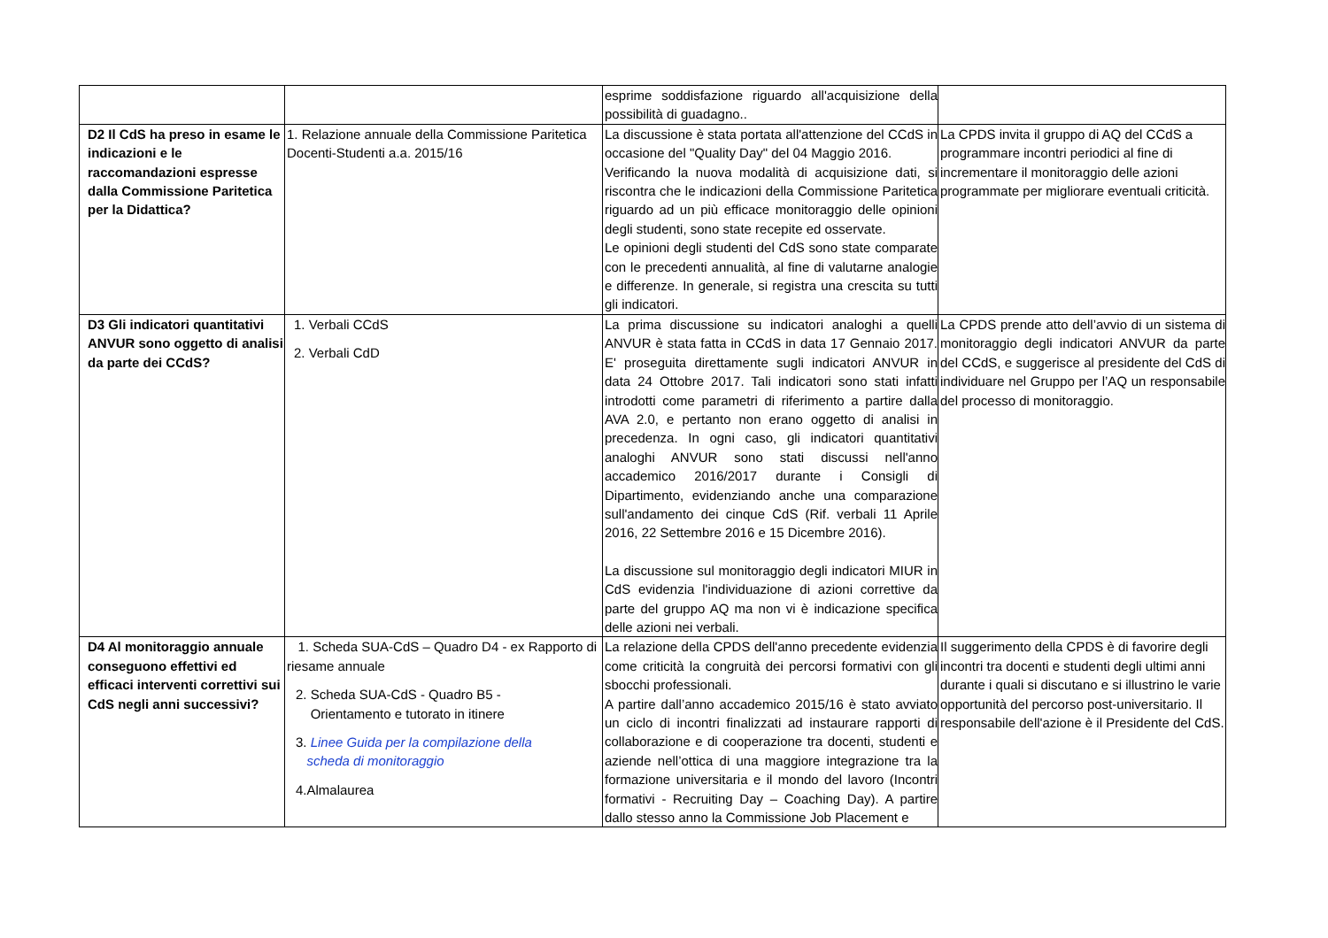| | | esprime soddisfazione riguardo all'acquisizione della possibilità di guadagno.. | |
| D2 Il CdS ha preso in esame le indicazioni e le raccomandazioni espresse dalla Commissione Paritetica per la Didattica? | 1. Relazione annuale della Commissione Paritetica Docenti-Studenti a.a. 2015/16 | La discussione è stata portata all'attenzione del CCdS in occasione del "Quality Day" del 04 Maggio 2016. Verificando la nuova modalità di acquisizione dati, si riscontra che le indicazioni della Commissione Paritetica riguardo ad un più efficace monitoraggio delle opinioni degli studenti, sono state recepite ed osservate. Le opinioni degli studenti del CdS sono state comparate con le precedenti annualità, al fine di valutarne analogie e differenze. In generale, si registra una crescita su tutti gli indicatori. | La CPDS invita il gruppo di AQ del CCdS a programmare incontri periodici al fine di incrementare il monitoraggio delle azioni programmate per migliorare eventuali criticità. |
| D3 Gli indicatori quantitativi ANVUR sono oggetto di analisi da parte dei CCdS? | 1. Verbali CCdS 2. Verbali CdD | La prima discussione su indicatori analoghi a quelli ANVUR è stata fatta in CCdS in data 17 Gennaio 2017. E' proseguita direttamente sugli indicatori ANVUR in data 24 Ottobre 2017. Tali indicatori sono stati infatti introdotti come parametri di riferimento a partire dalla AVA 2.0, e pertanto non erano oggetto di analisi in precedenza. In ogni caso, gli indicatori quantitativi analoghi ANVUR sono stati discussi nell'anno accademico 2016/2017 durante i Consigli di Dipartimento, evidenziando anche una comparazione sull'andamento dei cinque CdS (Rif. verbali 11 Aprile 2016, 22 Settembre 2016 e 15 Dicembre 2016). La discussione sul monitoraggio degli indicatori MIUR in CdS evidenzia l'individuazione di azioni correttive da parte del gruppo AQ ma non vi è indicazione specifica delle azioni nei verbali. | La CPDS prende atto dell’avvio di un sistema di monitoraggio degli indicatori ANVUR da parte del CCdS, e suggerisce al presidente del CdS di individuare nel Gruppo per l’AQ un responsabile del processo di monitoraggio. |
| D4 Al monitoraggio annuale conseguono effettivi ed efficaci interventi correttivi sui CdS negli anni successivi? | 1. Scheda SUA-CdS – Quadro D4 - ex Rapporto di riesame annuale 2. Scheda SUA-CdS - Quadro B5 - Orientamento e tutorato in itinere 3. Linee Guida per la compilazione della scheda di monitoraggio 4.Almalaurea | La relazione della CPDS dell'anno precedente evidenzia come criticità la congruità dei percorsi formativi con gli sbocchi professionali. A partire dall’anno accademico 2015/16 è stato avviato un ciclo di incontri finalizzati ad instaurare rapporti di collaborazione e di cooperazione tra docenti, studenti e aziende nell’ottica di una maggiore integrazione tra la formazione universitaria e il mondo del lavoro (Incontri formativi - Recruiting Day – Coaching Day). A partire dallo stesso anno la Commissione Job Placement e | Il suggerimento della CPDS è di favorire degli incontri tra docenti e studenti degli ultimi anni durante i quali si discutano e si illustrino le varie opportunità del percorso post-universitario. Il responsabile dell'azione è il Presidente del CdS. |